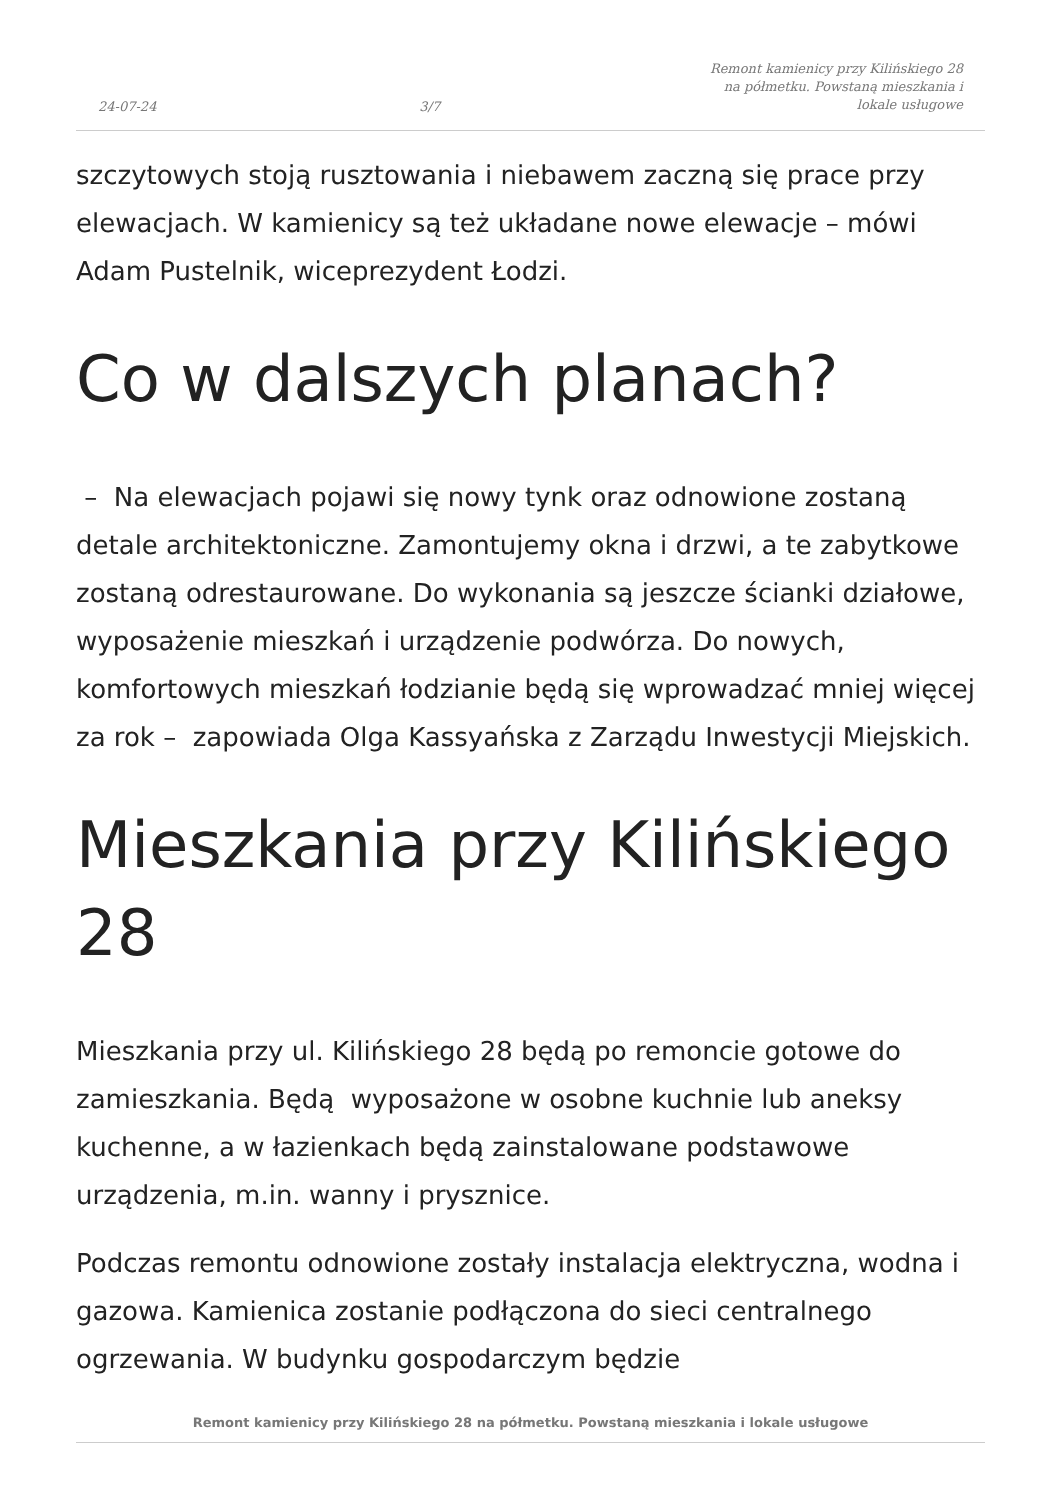24-07-24 3/7 Remont kamienicy przy Kilińskiego 28 na półmetku. Powstaną mieszkania i lokale usługowe
szczytowych stoją rusztowania i niebawem zaczną się prace przy elewacjach. W kamienicy są też układane nowe elewacje – mówi Adam Pustelnik, wiceprezydent Łodzi.
Co w dalszych planach?
– Na elewacjach pojawi się nowy tynk oraz odnowione zostaną detale architektoniczne. Zamontujemy okna i drzwi, a te zabytkowe zostaną odrestaurowane. Do wykonania są jeszcze ścianki działowe, wyposażenie mieszkań i urządzenie podwórza. Do nowych, komfortowych mieszkań łodzianie będą się wprowadzać mniej więcej za rok – zapowiada Olga Kassyańska z Zarządu Inwestycji Miejskich.
Mieszkania przy Kilińskiego 28
Mieszkania przy ul. Kilińskiego 28 będą po remoncie gotowe do zamieszkania. Będą wyposażone w osobne kuchnie lub aneksy kuchenne, a w łazienkach będą zainstalowane podstawowe urządzenia, m.in. wanny i prysznice.
Podczas remontu odnowione zostały instalacja elektryczna, wodna i gazowa. Kamienica zostanie podłączona do sieci centralnego ogrzewania. W budynku gospodarczym będzie
Remont kamienicy przy Kilińskiego 28 na półmetku. Powstaną mieszkania i lokale usługowe